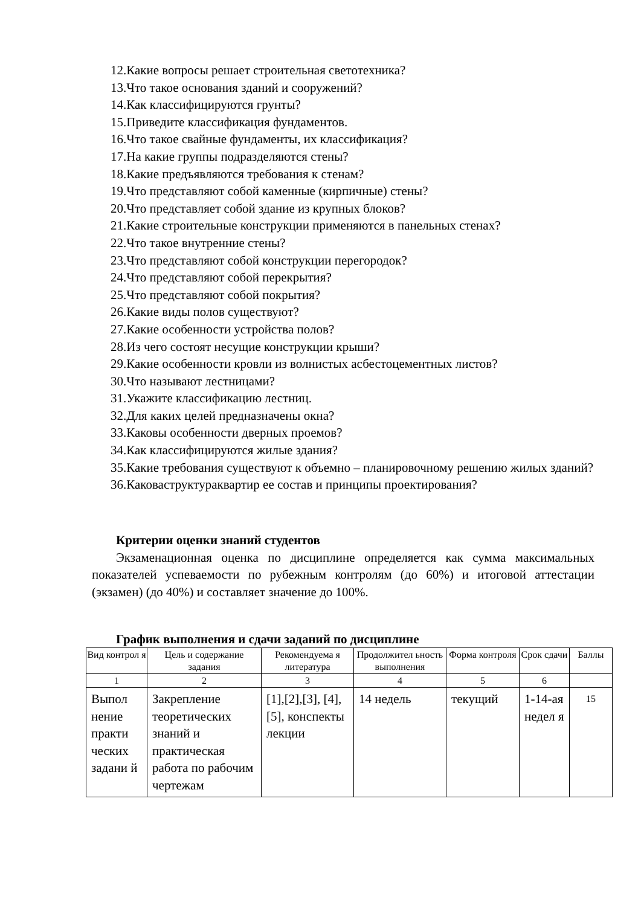12.Какие вопросы решает строительная светотехника?
13.Что такое основания зданий и сооружений?
14.Как классифицируются грунты?
15.Приведите классификация фундаментов.
16.Что такое свайные фундаменты, их классификация?
17.На какие группы подразделяются стены?
18.Какие предъявляются требования к стенам?
19.Что представляют собой каменные (кирпичные) стены?
20.Что представляет собой здание из крупных блоков?
21.Какие строительные конструкции применяются в панельных стенах?
22.Что такое внутренние стены?
23.Что представляют собой конструкции перегородок?
24.Что представляют собой перекрытия?
25.Что представляют собой покрытия?
26.Какие виды полов существуют?
27.Какие особенности устройства полов?
28.Из чего состоят несущие конструкции крыши?
29.Какие особенности кровли из волнистых асбестоцементных листов?
30.Что называют лестницами?
31.Укажите классификацию лестниц.
32.Для каких целей предназначены окна?
33.Каковы особенности дверных проемов?
34.Как классифицируются жилые здания?
35.Какие требования существуют к объемно – планировочному решению жилых зданий?
36.Каковаструктураквартир ее состав и принципы проектирования?
Критерии оценки знаний студентов
Экзаменационная оценка по дисциплине определяется как сумма максимальных показателей успеваемости по рубежным контролям (до 60%) и итоговой аттестации (экзамен) (до 40%) и составляет значение до 100%.
График выполнения и сдачи заданий по дисциплине
| Вид контрол я | Цель и содержание задания | Рекомендуема я литература | Продолжител ьность выполнения | Форма контроля | Срок сдачи | Баллы |
| --- | --- | --- | --- | --- | --- | --- |
| 1 | 2 | 3 | 4 | 5 | 6 | |
| Выпол нение практи ческих задани й | Закрепление теоретических знаний и практическая работа по рабочим чертежам | [1],[2],[3], [4],[5], конспекты лекции | 14 недель | текущий | 1-14-ая недел я | 15 |